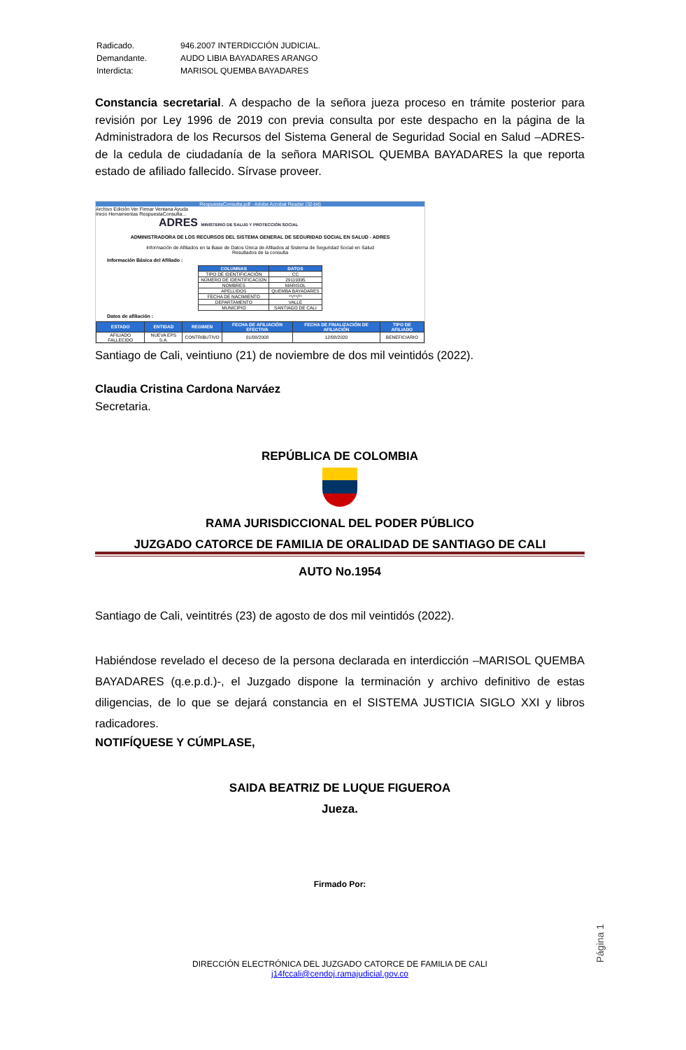| Radicado. | 946.2007 INTERDICCIÓN JUDICIAL. |
| Demandante. | AUDO LIBIA BAYADARES ARANGO |
| Interdicta: | MARISOL QUEMBA BAYADARES |
Constancia secretarial. A despacho de la señora jueza proceso en trámite posterior para revisión por Ley 1996 de 2019 con previa consulta por este despacho en la página de la Administradora de los Recursos del Sistema General de Seguridad Social en Salud –ADRES- de la cedula de ciudadanía de la señora MARISOL QUEMBA BAYADARES la que reporta estado de afiliado fallecido. Sírvase proveer.
RespuestaConsulta.pdf - Adobe Acrobat Reader (32-bit)
Archivo Edición Ver Firmar Ventana Ayuda
Inicio Herramientas RespuestaConsulta...
ADRES MINISTERIO DE SALUD Y PROTECCIÓN SOCIAL
ADMINISTRADORA DE LOS RECURSOS DEL SISTEMA GENERAL DE SEGURIDAD SOCIAL EN SALUD - ADRES
Información de Afiliados en la Base de Datos Única de Afiliados al Sistema de Seguridad Social en Salud
Resultados de la consulta
Información Básica del Afiliado :
| COLUMNAS | DATOS |
| --- | --- |
| TIPO DE IDENTIFICACIÓN | CC |
| NÚMERO DE IDENTIFICACION | 29119395 |
| NOMBRES | MARISOL |
| APELLIDOS | QUEMBA BAYADARES |
| FECHA DE NACIMIENTO | **/**/** |
| DEPARTAMENTO | VALLE |
| MUNICIPIO | SANTIAGO DE CALI |
Datos de afiliación :
| ESTADO | ENTIDAD | REGIMEN | FECHA DE AFILIACIÓN EFECTIVA | FECHA DE FINALIZACIÓN DE AFILIACIÓN | TIPO DE AFILIADO |
| --- | --- | --- | --- | --- | --- |
| AFILIADO FALLECIDO | NUEVA EPS S.A. | CONTRIBUTIVO | 01/08/2008 | 12/08/2020 | BENEFICIARIO |
Santiago de Cali, veintiuno (21) de noviembre de dos mil veintidós (2022).
Claudia Cristina Cardona Narváez
Secretaria.
REPÚBLICA DE COLOMBIA
RAMA JURISDICCIONAL DEL PODER PÚBLICO
JUZGADO CATORCE DE FAMILIA DE ORALIDAD DE SANTIAGO DE CALI
AUTO No.1954
Santiago de Cali, veintitrés (23) de agosto de dos mil veintidós (2022).
Habiéndose revelado el deceso de la persona declarada en interdicción –MARISOL QUEMBA BAYADARES (q.e.p.d.)-, el Juzgado dispone la terminación y archivo definitivo de estas diligencias, de lo que se dejará constancia en el SISTEMA JUSTICIA SIGLO XXI y libros radicadores.
NOTIFÍQUESE Y CÚMPLASE,
SAIDA BEATRIZ DE LUQUE FIGUEROA
Jueza.
Firmado Por:
DIRECCIÓN ELECTRÓNICA DEL JUZGADO CATORCE DE FAMILIA DE CALI
j14fccali@cendoj.ramajudicial.gov.co
Página 1